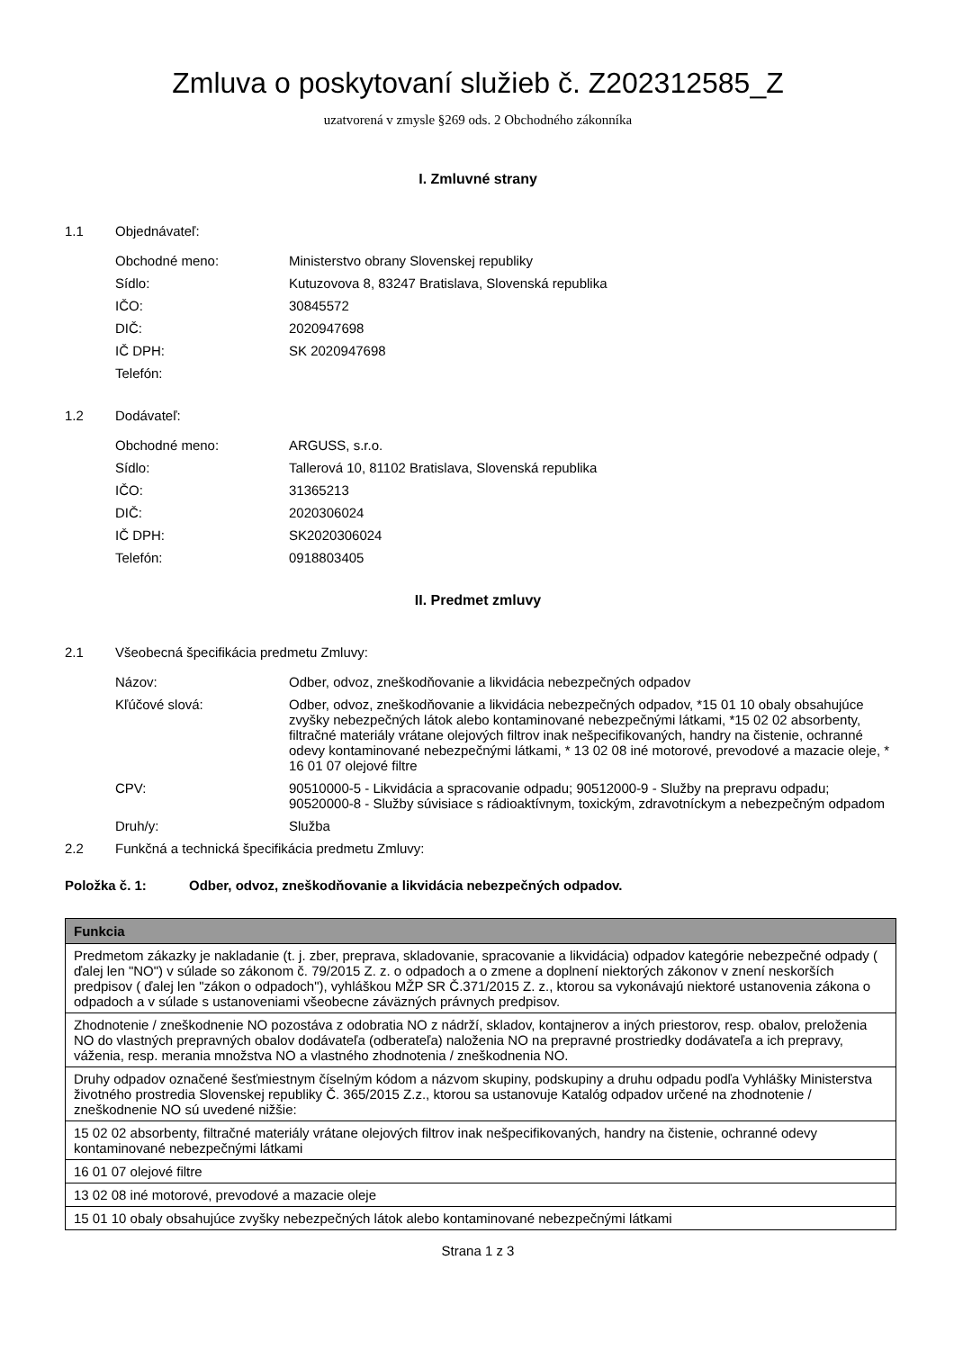Zmluva o poskytovaní služieb č. Z202312585_Z
uzatvorená v zmysle §269 ods. 2 Obchodného zákonníka
I. Zmluvné strany
1.1 Objednávateľ:
Obchodné meno: Ministerstvo obrany Slovenskej republiky
Sídlo: Kutuzovova 8, 83247 Bratislava, Slovenská republika
IČO: 30845572
DIČ: 2020947698
IČ DPH: SK 2020947698
Telefón:
1.2 Dodávateľ:
Obchodné meno: ARGUSS, s.r.o.
Sídlo: Tallerová 10, 81102 Bratislava, Slovenská republika
IČO: 31365213
DIČ: 2020306024
IČ DPH: SK2020306024
Telefón: 0918803405
II. Predmet zmluvy
2.1 Všeobecná špecifikácia predmetu Zmluvy:
Názov: Odber, odvoz, zneškodňovanie a likvidácia nebezpečných odpadov
Kľúčové slová: Odber, odvoz, zneškodňovanie a likvidácia nebezpečných odpadov, *15 01 10 obaly obsahujúce zvyšky nebezpečných látok alebo kontaminované nebezpečnými látkami, *15 02 02 absorbenty, filtračné materiály vrátane olejových filtrov inak nešpecifikovaných, handry na čistenie, ochranné odevy kontaminované nebezpečnými látkami, * 13 02 08 iné motorové, prevodové a mazacie oleje, * 16 01 07 olejové filtre
CPV: 90510000-5 - Likvidácia a spracovanie odpadu; 90512000-9 - Služby na prepravu odpadu; 90520000-8 - Služby súvisiace s rádioaktívnym, toxickým, zdravotníckym a nebezpečným odpadom
Druh/y: Služba
2.2 Funkčná a technická špecifikácia predmetu Zmluvy:
Položka č. 1: Odber, odvoz, zneškodňovanie a likvidácia nebezpečných odpadov.
| Funkcia |
| --- |
| Predmetom zákazky je nakladanie (t. j. zber, preprava, skladovanie, spracovanie a likvidácia) odpadov kategórie nebezpečné odpady ( ďalej len "NO") v súlade so zákonom č. 79/2015 Z. z. o odpadoch a o zmene a doplnení niektorých zákonov v znení neskorších predpisov ( ďalej len "zákon o odpadoch"), vyhláškou MŽP SR Č.371/2015 Z. z., ktorou sa vykonávajú niektoré ustanovenia zákona o odpadoch a v súlade s ustanoveniami všeobecne záväzných právnych predpisov. |
| Zhodnotenie / zneškodnenie NO pozostáva z odobratia NO z nádrží, skladov, kontajnerov a iných priestorov, resp. obalov, preloženia NO do vlastných prepravných obalov dodávateľa (odberateľa) naloženia NO na prepravné prostriedky dodávateľa a ich prepravy, váženia, resp. merania množstva NO a vlastného zhodnotenia / zneškodnenia NO. |
| Druhy odpadov označené šesťmiestnym číselným kódom a názvom skupiny, podskupiny a druhu odpadu podľa Vyhlášky Ministerstva životného prostredia Slovenskej republiky Č. 365/2015 Z.z., ktorou sa ustanovuje Katalóg odpadov určené na zhodnotenie / zneškodnenie NO sú uvedené nižšie: |
| 15 02 02 absorbenty, filtračné materiály vrátane olejových filtrov inak nešpecifikovaných, handry na čistenie, ochranné odevy kontaminované nebezpečnými látkami |
| 16 01 07 olejové filtre |
| 13 02 08 iné motorové, prevodové a mazacie oleje |
| 15 01 10 obaly obsahujúce zvyšky nebezpečných látok alebo kontaminované nebezpečnými látkami |
Strana 1 z 3